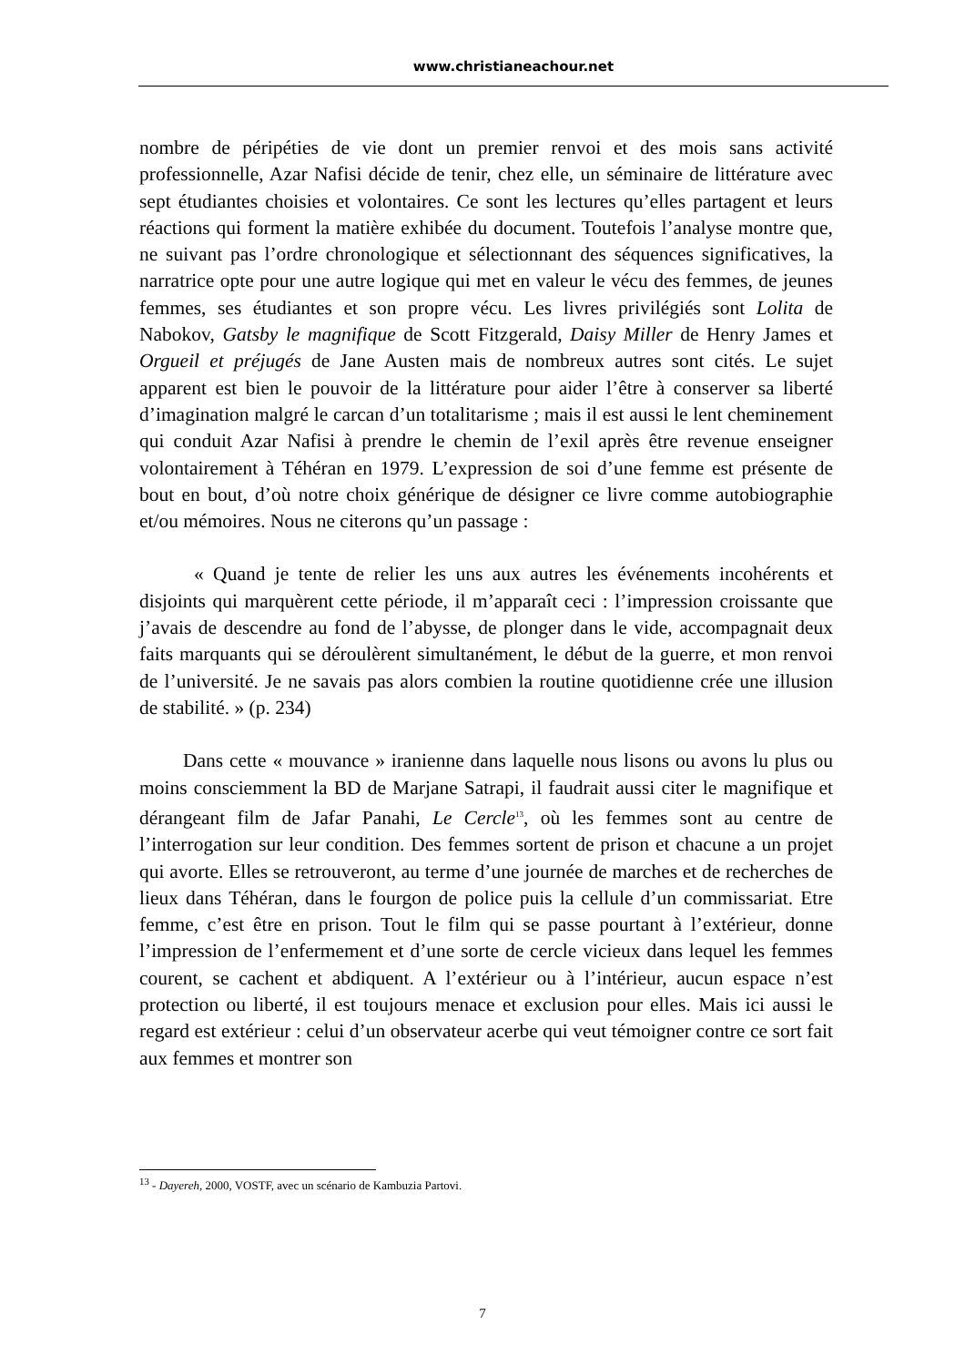www.christianeachour.net
nombre de péripéties de vie dont un premier renvoi et des mois sans activité professionnelle, Azar Nafisi décide de tenir, chez elle, un séminaire de littérature avec sept étudiantes choisies et volontaires. Ce sont les lectures qu’elles partagent et leurs réactions qui forment la matière exhibée du document. Toutefois l’analyse montre que, ne suivant pas l’ordre chronologique et sélectionnant des séquences significatives, la narratrice opte pour une autre logique qui met en valeur le vécu des femmes, de jeunes femmes, ses étudiantes et son propre vécu. Les livres privilégiés sont Lolita de Nabokov, Gatsby le magnifique de Scott Fitzgerald, Daisy Miller de Henry James et Orgueil et préjugés de Jane Austen mais de nombreux autres sont cités. Le sujet apparent est bien le pouvoir de la littérature pour aider l’être à conserver sa liberté d’imagination malgré le carcan d’un totalitarisme ; mais il est aussi le lent cheminement qui conduit Azar Nafisi à prendre le chemin de l’exil après être revenue enseigner volontairement à Téhéran en 1979. L’expression de soi d’une femme est présente de bout en bout, d’où notre choix générique de désigner ce livre comme autobiographie et/ou mémoires. Nous ne citerons qu’un passage :
« Quand je tente de relier les uns aux autres les événements incohérents et disjoints qui marquèrent cette période, il m’apparaît ceci : l’impression croissante que j’avais de descendre au fond de l’abysse, de plonger dans le vide, accompagnait deux faits marquants qui se déroulèrent simultanément, le début de la guerre, et mon renvoi de l’université. Je ne savais pas alors combien la routine quotidienne crée une illusion de stabilité. » (p. 234)
Dans cette « mouvance » iranienne dans laquelle nous lisons ou avons lu plus ou moins consciemment la BD de Marjane Satrapi, il faudrait aussi citer le magnifique et dérangeant film de Jafar Panahi, Le Cercle<sup>13</sup>, où les femmes sont au centre de l’interrogation sur leur condition. Des femmes sortent de prison et chacune a un projet qui avorte. Elles se retrouveront, au terme d’une journée de marches et de recherches de lieux dans Téhéran, dans le fourgon de police puis la cellule d’un commissariat. Etre femme, c’est être en prison. Tout le film qui se passe pourtant à l’extérieur, donne l’impression de l’enfermement et d’une sorte de cercle vicieux dans lequel les femmes courent, se cachent et abdiquent. A l’extérieur ou à l’intérieur, aucun espace n’est protection ou liberté, il est toujours menace et exclusion pour elles. Mais ici aussi le regard est extérieur : celui d’un observateur acerbe qui veut témoigner contre ce sort fait aux femmes et montrer son
<sup>13</sup> - Dayereh, 2000, VOSTF, avec un scénario de Kambuzia Partovi.
7